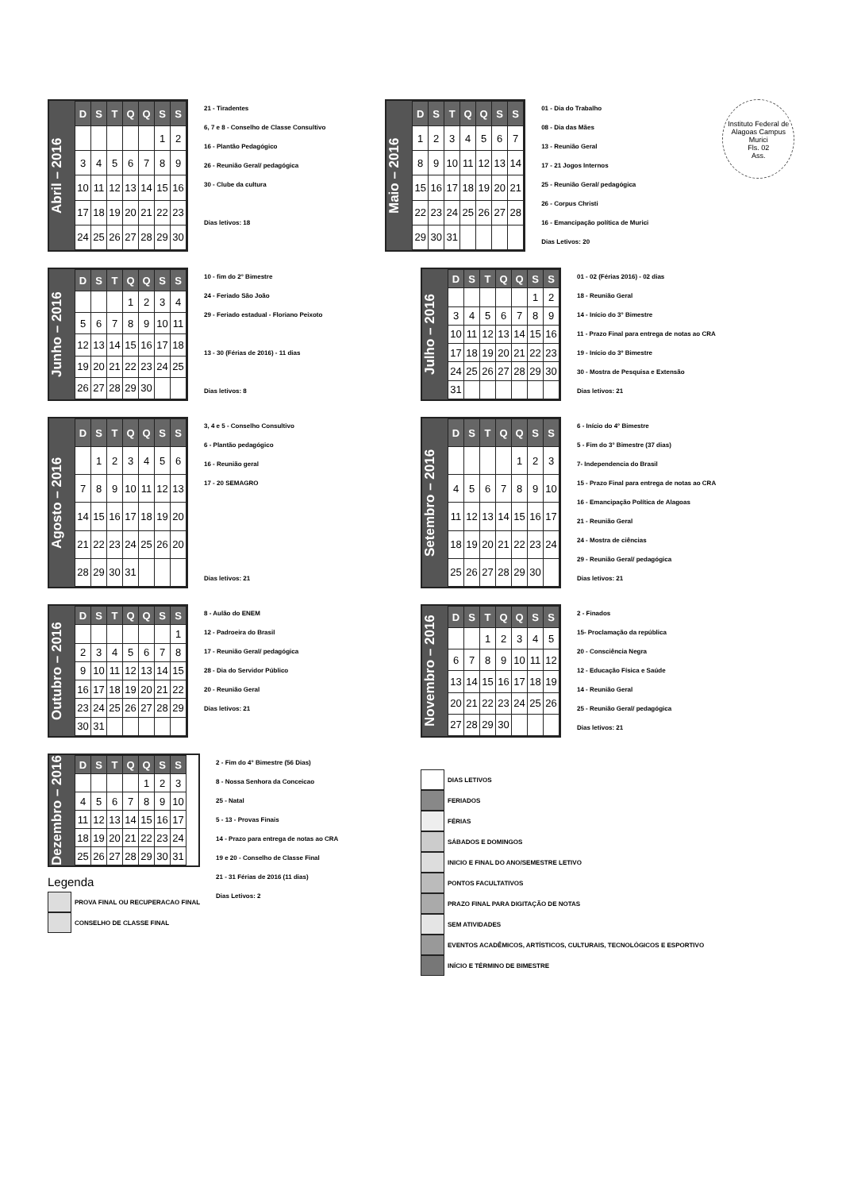Abril – 2016
| D | S | T | Q | Q | S | S |
| --- | --- | --- | --- | --- | --- | --- |
| | | | | | 1 | 2 |
| 3 | 4 | 5 | 6 | 7 | 8 | 9 |
| 10 | 11 | 12 | 13 | 14 | 15 | 16 |
| 17 | 18 | 19 | 20 | 21 | 22 | 23 |
| 24 | 25 | 26 | 27 | 28 | 29 | 30 |
21 - Tiradentes
6, 7 e 8 - Conselho de Classe Consultivo
16 - Plantão Pedagógico
26 - Reunião Geral/ pedagógica
30 - Clube da cultura
Dias letivos: 18
Maio – 2016
| D | S | T | Q | Q | S | S |
| --- | --- | --- | --- | --- | --- | --- |
| 1 | 2 | 3 | 4 | 5 | 6 | 7 |
| 8 | 9 | 10 | 11 | 12 | 13 | 14 |
| 15 | 16 | 17 | 18 | 19 | 20 | 21 |
| 22 | 23 | 24 | 25 | 26 | 27 | 28 |
| 29 | 30 | 31 | | | | |
01 - Dia do Trabalho
08 - Dia das Mães
13 - Reunião Geral
17 - 21 Jogos Internos
25 - Reunião Geral/ pedagógica
26 - Corpus Christi
16 - Emancipação política de Murici
Dias Letivos: 20
Instituto Federal de Alagoas Campus Murici
Fls. 02
Ass.
Junho – 2016
| D | S | T | Q | Q | S | S |
| --- | --- | --- | --- | --- | --- | --- |
| | | | 1 | 2 | 3 | 4 |
| 5 | 6 | 7 | 8 | 9 | 10 | 11 |
| 12 | 13 | 14 | 15 | 16 | 17 | 18 |
| 19 | 20 | 21 | 22 | 23 | 24 | 25 |
| 26 | 27 | 28 | 29 | 30 | | |
10 - fim do 2° Bimestre
24 - Feriado São João
29 - Feriado estadual - Floriano Peixoto
13 - 30 (Férias de 2016) - 11 dias
Dias letivos: 8
Julho – 2016
| D | S | T | Q | Q | S | S |
| --- | --- | --- | --- | --- | --- | --- |
| | | | | | 1 | 2 |
| 3 | 4 | 5 | 6 | 7 | 8 | 9 |
| 10 | 11 | 12 | 13 | 14 | 15 | 16 |
| 17 | 18 | 19 | 20 | 21 | 22 | 23 |
| 24 | 25 | 26 | 27 | 28 | 29 | 30 |
| 31 | | | | | | |
01 - 02 (Férias 2016) - 02 dias
18 - Reunião Geral
14 - Início do 3° Bimestre
11 - Prazo Final para entrega de notas ao CRA
19 - Início do 3º Bimestre
30 - Mostra de Pesquisa e Extensão
Dias letivos: 21
Agosto – 2016
| D | S | T | Q | Q | S | S |
| --- | --- | --- | --- | --- | --- | --- |
| | 1 | 2 | 3 | 4 | 5 | 6 |
| 7 | 8 | 9 | 10 | 11 | 12 | 13 |
| 14 | 15 | 16 | 17 | 18 | 19 | 20 |
| 21 | 22 | 23 | 24 | 25 | 26 | 20 |
| 28 | 29 | 30 | 31 | | | |
3, 4 e 5 - Conselho Consultivo
6 - Plantão pedagógico
16 - Reunião geral
17 - 20 SEMAGRO
Dias letivos: 21
Setembro – 2016
| D | S | T | Q | Q | S | S |
| --- | --- | --- | --- | --- | --- | --- |
| | | | | 1 | 2 | 3 |
| 4 | 5 | 6 | 7 | 8 | 9 | 10 |
| 11 | 12 | 13 | 14 | 15 | 16 | 17 |
| 18 | 19 | 20 | 21 | 22 | 23 | 24 |
| 25 | 26 | 27 | 28 | 29 | 30 | |
6 - Início do 4° Bimestre
5 - Fim do 3° Bimestre (37 dias)
7- Independencia do Brasil
15 - Prazo Final para entrega de notas ao CRA
16 - Emancipação Política de Alagoas
21 - Reunião Geral
24 - Mostra de ciências
29 - Reunião Geral/ pedagógica
Dias letivos: 21
Outubro – 2016
| D | S | T | Q | Q | S | S |
| --- | --- | --- | --- | --- | --- | --- |
| | | | | | | 1 |
| 2 | 3 | 4 | 5 | 6 | 7 | 8 |
| 9 | 10 | 11 | 12 | 13 | 14 | 15 |
| 16 | 17 | 18 | 19 | 20 | 21 | 22 |
| 23 | 24 | 25 | 26 | 27 | 28 | 29 |
| 30 | 31 | | | | | |
8 - Aulão do ENEM
12 - Padroeira do Brasil
17 - Reunião Geral/ pedagógica
28 - Dia do Servidor Público
20 - Reunião Geral
Dias letivos: 21
Novembro – 2016
| D | S | T | Q | Q | S | S |
| --- | --- | --- | --- | --- | --- | --- |
| | | 1 | 2 | 3 | 4 | 5 |
| 6 | 7 | 8 | 9 | 10 | 11 | 12 |
| 13 | 14 | 15 | 16 | 17 | 18 | 19 |
| 20 | 21 | 22 | 23 | 24 | 25 | 26 |
| 27 | 28 | 29 | 30 | | | |
2 - Finados
15- Proclamação da república
20 - Consciência Negra
12 - Educação Física e Saúde
14 - Reunião Geral
25 - Reunião Geral/ pedagógica
Dias letivos: 21
Dezembro – 2016
| D | S | T | Q | Q | S | S |
| --- | --- | --- | --- | --- | --- | --- |
| | | | | 1 | 2 | 3 |
| 4 | 5 | 6 | 7 | 8 | 9 | 10 |
| 11 | 12 | 13 | 14 | 15 | 16 | 17 |
| 18 | 19 | 20 | 21 | 22 | 23 | 24 |
| 25 | 26 | 27 | 28 | 29 | 30 | 31 |
Legenda
PROVA FINAL OU RECUPERACAO FINAL
CONSELHO DE CLASSE FINAL
2 - Fim do 4° Bimestre (56 Dias)
8 - Nossa Senhora da Conceicao
25 - Natal
5 - 13 - Provas Finais
14 - Prazo para entrega de notas ao CRA
19 e 20 - Conselho de Classe Final
21 - 31 Férias de 2016 (11 dias)
Dias Letivos: 2
DIAS LETIVOS
FERIADOS
FÉRIAS
SÁBADOS E DOMINGOS
INICIO E FINAL DO ANO/SEMESTRE LETIVO
PONTOS FACULTATIVOS
PRAZO FINAL PARA DIGITAÇÃO DE NOTAS
SEM ATIVIDADES
EVENTOS ACADÊMICOS, ARTÍSTICOS, CULTURAIS, TECNOLÓGICOS E ESPORTIVO
INÍCIO E TÉRMINO DE BIMESTRE